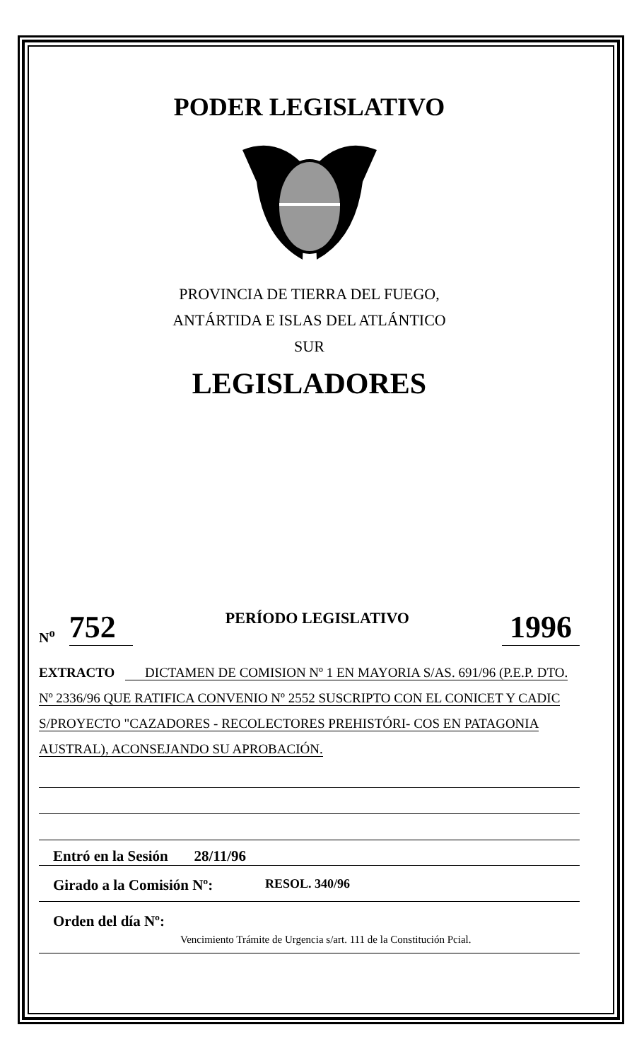PODER LEGISLATIVO
PROVINCIA DE TIERRA DEL FUEGO,
ANTÁRTIDA E ISLAS DEL ATLÁNTICO
SUR
LEGISLADORES
N<sup>o</sup> 752 PERÍODO LEGISLATIVO 1996
EXTRACTO DICTAMEN DE COMISION Nº 1 EN MAYORIA S/AS. 691/96 (P.E.P. DTO. Nº 2336/96 QUE RATIFICA CONVENIO Nº 2552 SUSCRIPTO CON EL CONICET Y CADIC S/PROYECTO "CAZADORES - RECOLECTORES PREHISTÓRI- COS EN PATAGONIA AUSTRAL), ACONSEJANDO SU APROBACIÓN.
Entró en la Sesión 28/11/96
Girado a la Comisión Nº: RESOL. 340/96
Orden del día Nº:
Vencimiento Trámite de Urgencia s/art. 111 de la Constitución Pcial.